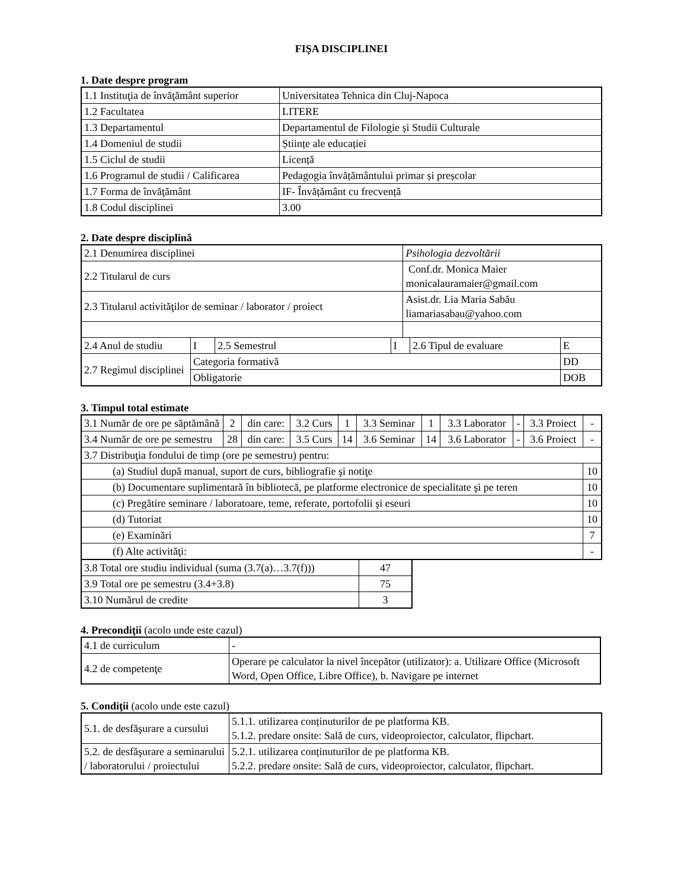FIŞA DISCIPLINEI
1. Date despre program
| 1.1 Instituţia de învăţământ superior | Universitatea Tehnica din Cluj-Napoca |
| 1.2 Facultatea | LITERE |
| 1.3 Departamentul | Departamentul de Filologie și Studii Culturale |
| 1.4 Domeniul de studii | Științe ale educației |
| 1.5 Ciclul de studii | Licență |
| 1.6 Programul de studii / Calificarea | Pedagogia învățământului primar și preșcolar |
| 1.7 Forma de învăţământ | IF- Învățământ cu frecvență |
| 1.8 Codul disciplinei | 3.00 |
2. Date despre disciplină
| 2.1 Denumirea disciplinei | | | | Psihologia dezvoltării | | |
| 2.2 Titularul de curs | | | | Conf.dr. Monica Maier monicalauramaier@gmail.com | | |
| 2.3 Titularul activităţilor de seminar / laborator / proiect | | | | Asist.dr. Lia Maria Sabău liamariasabau@yahoo.com | | |
| 2.4 Anul de studiu | I | 2.5 Semestrul | I | | 2.6 Tipul de evaluare | E |
| 2.7 Regimul disciplinei | Categoria formativă | | | | | DD |
| | Obligatorie | | | | | DOB |
3. Timpul total estimate
| 3.1 Număr de ore pe săptămână | 2 | din care: | 3.2 Curs | 1 | 3.3 Seminar | 1 | 3.3 Laborator | - | 3.3 Proiect | - |
| 3.4 Număr de ore pe semestru | 28 | din care: | 3.5 Curs | 14 | 3.6 Seminar | 14 | 3.6 Laborator | - | 3.6 Proiect | - |
| 3.7 Distribuţia fondului de timp (ore pe semestru) pentru: | | | | | | | | | | |
| (a) Studiul după manual, suport de curs, bibliografie şi notiţe | | | | | | | | | | 10 |
| (b) Documentare suplimentară în bibliotecă, pe platforme electronice de specialitate şi pe teren | | | | | | | | | | 10 |
| (c) Pregătire seminare / laboratoare, teme, referate, portofolii şi eseuri | | | | | | | | | | 10 |
| (d) Tutoriat | | | | | | | | | | 10 |
| (e) Examinări | | | | | | | | | | 7 |
| (f) Alte activităţi: | | | | | | | | | | - |
| 3.8 Total ore studiu individual (suma (3.7(a)…3.7(f))) | 47 |
| 3.9 Total ore pe semestru (3.4+3.8) | 75 |
| 3.10 Numărul de credite | 3 |
4. Precondiţii (acolo unde este cazul)
| 4.1 de curriculum | - |
| 4.2 de competenţe | Operare pe calculator la nivel începător (utilizator): a. Utilizare Office (Microsoft Word, Open Office, Libre Office), b. Navigare pe internet |
5. Condiţii (acolo unde este cazul)
| 5.1. de desfăşurare a cursului | 5.1.1. utilizarea conținuturilor de pe platforma KB. 5.1.2. predare onsite: Sală de curs, videoproiector, calculator, flipchart. |
| 5.2. de desfăşurare a seminarului / laboratorului / proiectului | 5.2.1. utilizarea conținuturilor de pe platforma KB. 5.2.2. predare onsite: Sală de curs, videoproiector, calculator, flipchart. |